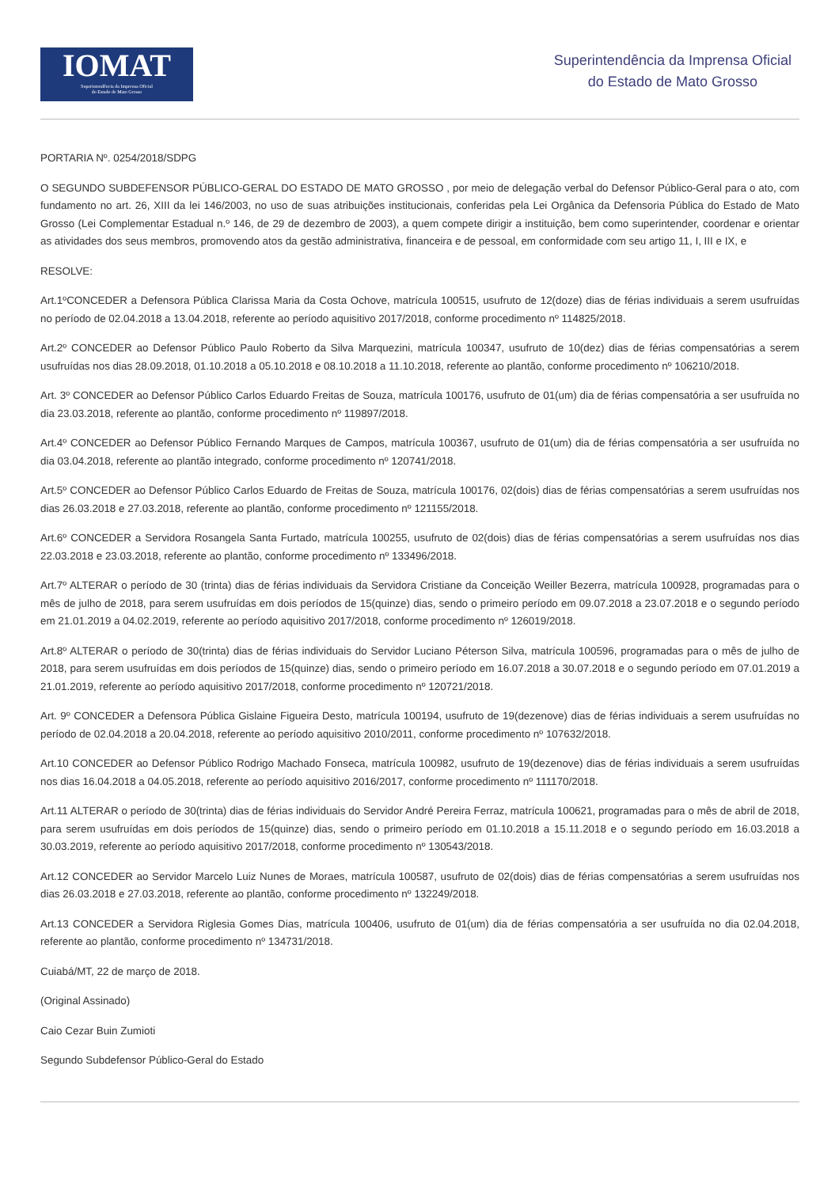IOMAT
Superintendência da Imprensa Oficial
do Estado de Mato Grosso
Superintendência da Imprensa Oficial
do Estado de Mato Grosso
PORTARIA Nº. 0254/2018/SDPG
O SEGUNDO SUBDEFENSOR PÚBLICO-GERAL DO ESTADO DE MATO GROSSO , por meio de delegação verbal do Defensor Público-Geral para o ato, com fundamento no art. 26, XIII da lei 146/2003, no uso de suas atribuições institucionais, conferidas pela Lei Orgânica da Defensoria Pública do Estado de Mato Grosso (Lei Complementar Estadual n.º 146, de 29 de dezembro de 2003), a quem compete dirigir a instituição, bem como superintender, coordenar e orientar as atividades dos seus membros, promovendo atos da gestão administrativa, financeira e de pessoal, em conformidade com seu artigo 11, I, III e IX, e
RESOLVE:
Art.1ºCONCEDER a Defensora Pública Clarissa Maria da Costa Ochove, matrícula 100515, usufruto de 12(doze) dias de férias individuais a serem usufruídas no período de 02.04.2018 a 13.04.2018, referente ao período aquisitivo 2017/2018, conforme procedimento nº 114825/2018.
Art.2º CONCEDER ao Defensor Público Paulo Roberto da Silva Marquezini, matrícula 100347, usufruto de 10(dez) dias de férias compensatórias a serem usufruídas nos dias 28.09.2018, 01.10.2018 a 05.10.2018 e 08.10.2018 a 11.10.2018, referente ao plantão, conforme procedimento nº 106210/2018.
Art. 3º CONCEDER ao Defensor Público Carlos Eduardo Freitas de Souza, matrícula 100176, usufruto de 01(um) dia de férias compensatória a ser usufruída no dia 23.03.2018, referente ao plantão, conforme procedimento nº 119897/2018.
Art.4º CONCEDER ao Defensor Público Fernando Marques de Campos, matrícula 100367, usufruto de 01(um) dia de férias compensatória a ser usufruída no dia 03.04.2018, referente ao plantão integrado, conforme procedimento nº 120741/2018.
Art.5º CONCEDER ao Defensor Público Carlos Eduardo de Freitas de Souza, matrícula 100176, 02(dois) dias de férias compensatórias a serem usufruídas nos dias 26.03.2018 e 27.03.2018, referente ao plantão, conforme procedimento nº 121155/2018.
Art.6º CONCEDER a Servidora Rosangela Santa Furtado, matrícula 100255, usufruto de 02(dois) dias de férias compensatórias a serem usufruídas nos dias 22.03.2018 e 23.03.2018, referente ao plantão, conforme procedimento nº 133496/2018.
Art.7º ALTERAR o período de 30 (trinta) dias de férias individuais da Servidora Cristiane da Conceição Weiller Bezerra, matrícula 100928, programadas para o mês de julho de 2018, para serem usufruídas em dois períodos de 15(quinze) dias, sendo o primeiro período em 09.07.2018 a 23.07.2018 e o segundo período em 21.01.2019 a 04.02.2019, referente ao período aquisitivo 2017/2018, conforme procedimento nº 126019/2018.
Art.8º ALTERAR o período de 30(trinta) dias de férias individuais do Servidor Luciano Péterson Silva, matrícula 100596, programadas para o mês de julho de 2018, para serem usufruídas em dois períodos de 15(quinze) dias, sendo o primeiro período em 16.07.2018 a 30.07.2018 e o segundo período em 07.01.2019 a 21.01.2019, referente ao período aquisitivo 2017/2018, conforme procedimento nº 120721/2018.
Art. 9º CONCEDER a Defensora Pública Gislaine Figueira Desto, matrícula 100194, usufruto de 19(dezenove) dias de férias individuais a serem usufruídas no período de 02.04.2018 a 20.04.2018, referente ao período aquisitivo 2010/2011, conforme procedimento nº 107632/2018.
Art.10 CONCEDER ao Defensor Público Rodrigo Machado Fonseca, matrícula 100982, usufruto de 19(dezenove) dias de férias individuais a serem usufruídas nos dias 16.04.2018 a 04.05.2018, referente ao período aquisitivo 2016/2017, conforme procedimento nº 111170/2018.
Art.11 ALTERAR o período de 30(trinta) dias de férias individuais do Servidor André Pereira Ferraz, matrícula 100621, programadas para o mês de abril de 2018, para serem usufruídas em dois períodos de 15(quinze) dias, sendo o primeiro período em 01.10.2018 a 15.11.2018 e o segundo período em 16.03.2018 a 30.03.2019, referente ao período aquisitivo 2017/2018, conforme procedimento nº 130543/2018.
Art.12 CONCEDER ao Servidor Marcelo Luiz Nunes de Moraes, matrícula 100587, usufruto de 02(dois) dias de férias compensatórias a serem usufruídas nos dias 26.03.2018 e 27.03.2018, referente ao plantão, conforme procedimento nº 132249/2018.
Art.13 CONCEDER a Servidora Riglesia Gomes Dias, matrícula 100406, usufruto de 01(um) dia de férias compensatória a ser usufruída no dia 02.04.2018, referente ao plantão, conforme procedimento nº 134731/2018.
Cuiabá/MT, 22 de março de 2018.
(Original Assinado)
Caio Cezar Buin Zumioti
Segundo Subdefensor Público-Geral do Estado